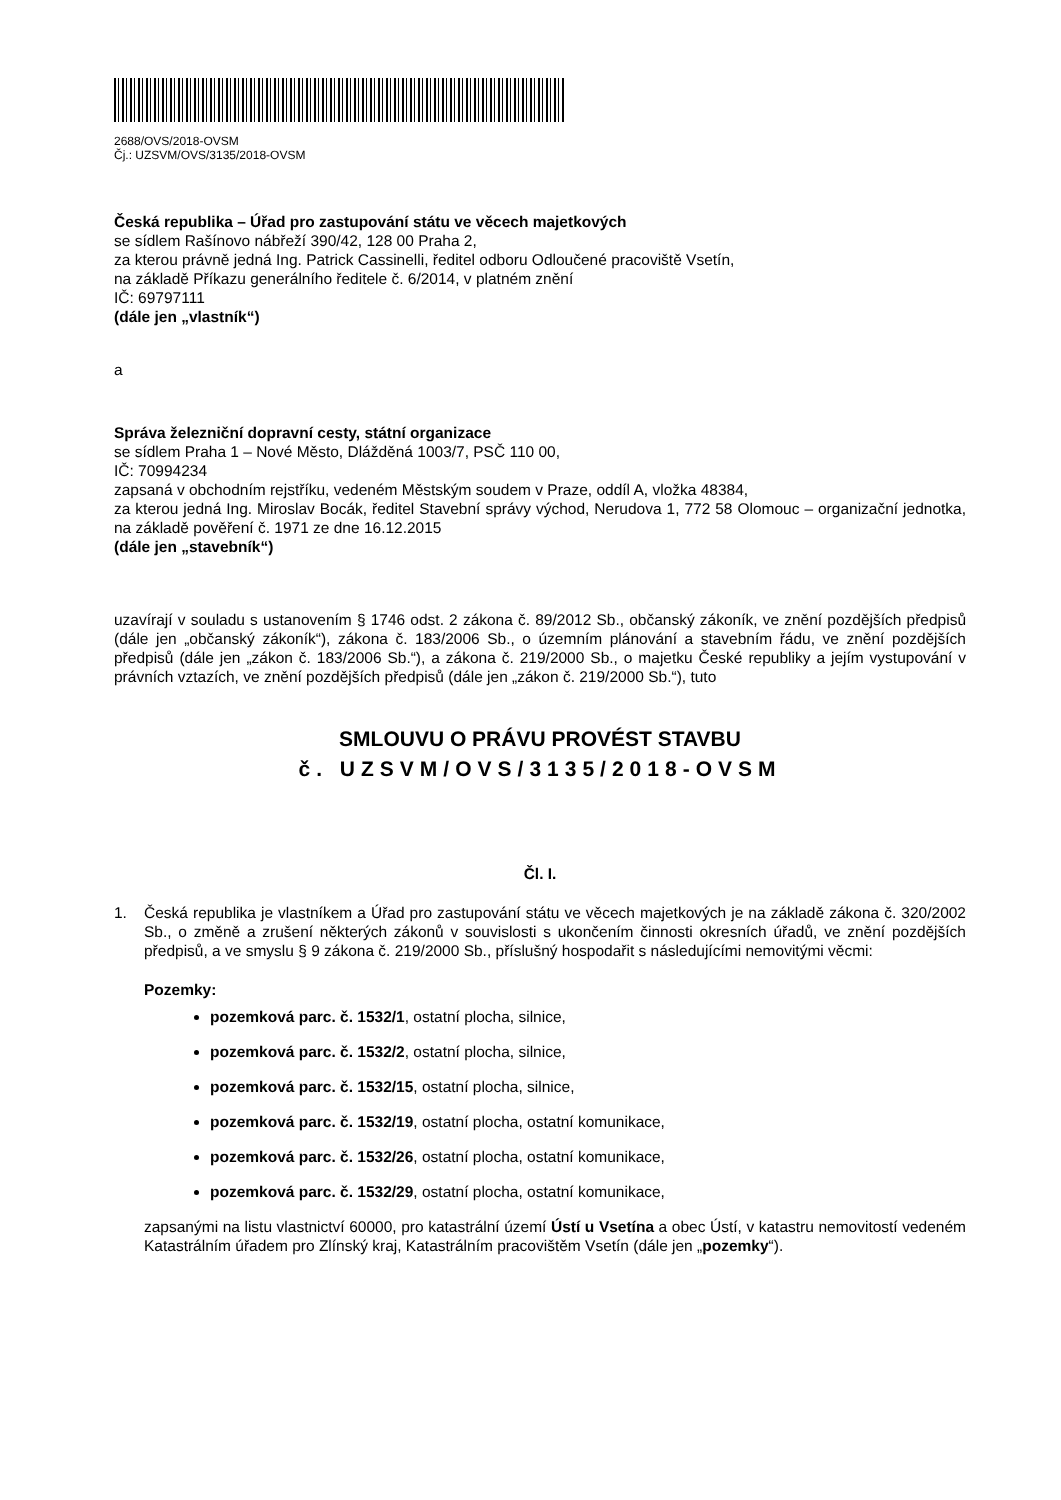2688/OVS/2018-OVSM
Čj.: UZSVM/OVS/3135/2018-OVSM
Česká republika – Úřad pro zastupování státu ve věcech majetkových
se sídlem Rašínovo nábřeží 390/42, 128 00 Praha 2,
za kterou právně jedná Ing. Patrick Cassinelli, ředitel odboru Odloučené pracoviště Vsetín,
na základě Příkazu generálního ředitele č. 6/2014, v platném znění
IČ: 69797111
(dále jen „vlastník“)
a
Správa železniční dopravní cesty, státní organizace
se sídlem Praha 1 – Nové Město, Dlážděná 1003/7, PSČ 110 00,
IČ: 70994234
zapsaná v obchodním rejstříku, vedeném Městským soudem v Praze, oddíl A, vložka 48384,
za kterou jedná Ing. Miroslav Bocák, ředitel Stavební správy východ, Nerudova 1, 772 58 Olomouc – organizační jednotka, na základě pověření č. 1971 ze dne 16.12.2015
(dále jen „stavebník“)
uzavírají v souladu s ustanovením § 1746 odst. 2 zákona č. 89/2012 Sb., občanský zákoník, ve znění pozdějších předpisů (dále jen „občanský zákoník“), zákona č. 183/2006 Sb., o územním plánování a stavebním řádu, ve znění pozdějších předpisů (dále jen „zákon č. 183/2006 Sb.“), a zákona č. 219/2000 Sb., o majetku České republiky a jejím vystupování v právních vztazích, ve znění pozdějších předpisů (dále jen „zákon č. 219/2000 Sb.“), tuto
SMLOUVU O PRÁVU PROVÉST STAVBU
č. UZSVM/OVS/3135/2018-OVSM
Čl. I.
1. Česká republika je vlastníkem a Úřad pro zastupování státu ve věcech majetkových je na základě zákona č. 320/2002 Sb., o změně a zrušení některých zákonů v souvislosti s ukončením činnosti okresních úřadů, ve znění pozdějších předpisů, a ve smyslu § 9 zákona č. 219/2000 Sb., příslušný hospodařit s následujícími nemovitými věcmi:
Pozemky:
pozemková parc. č. 1532/1, ostatní plocha, silnice,
pozemková parc. č. 1532/2, ostatní plocha, silnice,
pozemková parc. č. 1532/15, ostatní plocha, silnice,
pozemková parc. č. 1532/19, ostatní plocha, ostatní komunikace,
pozemková parc. č. 1532/26, ostatní plocha, ostatní komunikace,
pozemková parc. č. 1532/29, ostatní plocha, ostatní komunikace,
zapsanými na listu vlastnictví 60000, pro katastrální území Ústí u Vsetína a obec Ústí, v katastru nemovitostí vedeném Katastrálním úřadem pro Zlínský kraj, Katastrálním pracovištěm Vsetín (dále jen „pozemky“).